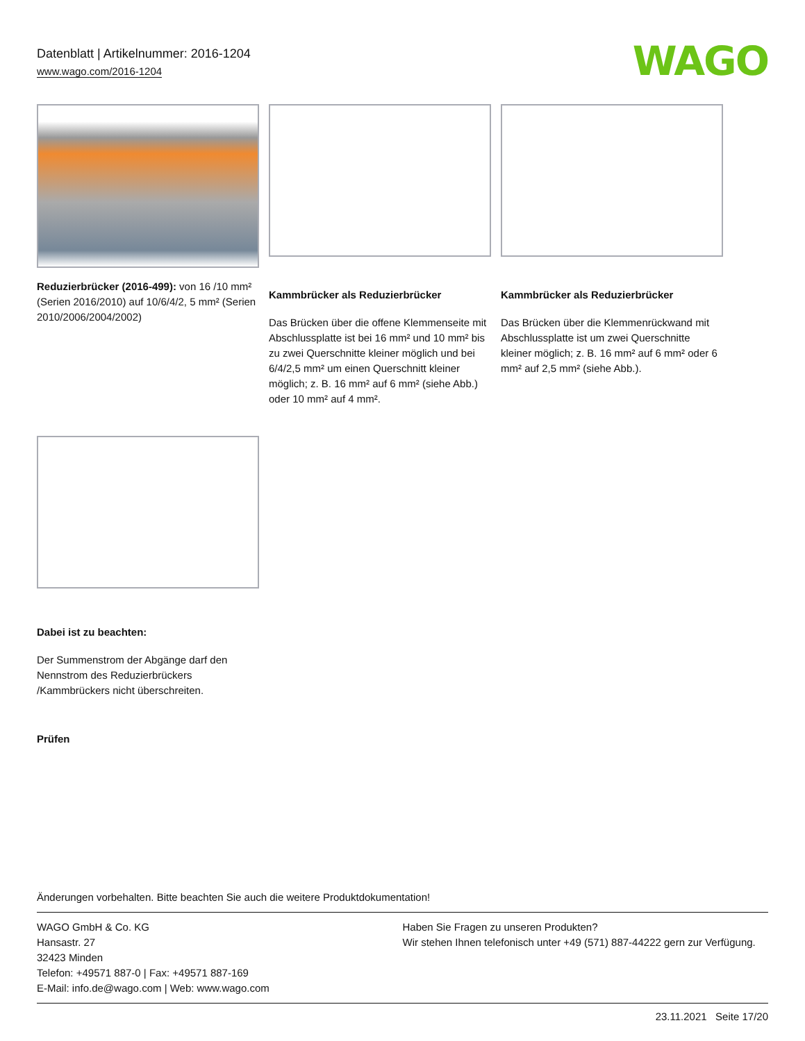Datenblatt | Artikelnummer: 2016-1204
www.wago.com/2016-1204
WAGO
Reduzierbrücker (2016-499): von 16 /10 mm² (Serien 2016/2010) auf 10/6/4/2, 5 mm² (Serien 2010/2006/2004/2002)
Kammbrücker als Reduzierbrücker
Das Brücken über die offene Klemmenseite mit Abschlussplatte ist bei 16 mm² und 10 mm² bis zu zwei Querschnitte kleiner möglich und bei 6/4/2,5 mm² um einen Querschnitt kleiner möglich; z. B. 16 mm² auf 6 mm² (siehe Abb.) oder 10 mm² auf 4 mm².
Kammbrücker als Reduzierbrücker
Das Brücken über die Klemmenrückwand mit Abschlussplatte ist um zwei Querschnitte kleiner möglich; z. B. 16 mm² auf 6 mm² oder 6 mm² auf 2,5 mm² (siehe Abb.).
Dabei ist zu beachten:
Der Summenstrom der Abgänge darf den Nennstrom des Reduzierbrückers /Kammbrückers nicht überschreiten.
Prüfen
Änderungen vorbehalten. Bitte beachten Sie auch die weitere Produktdokumentation!
WAGO GmbH & Co. KG
Hansastr. 27
32423 Minden
Telefon: +49571 887-0 | Fax: +49571 887-169
E-Mail: info.de@wago.com | Web: www.wago.com
Haben Sie Fragen zu unseren Produkten?
Wir stehen Ihnen telefonisch unter +49 (571) 887-44222 gern zur Verfügung.
23.11.2021 Seite 17/20